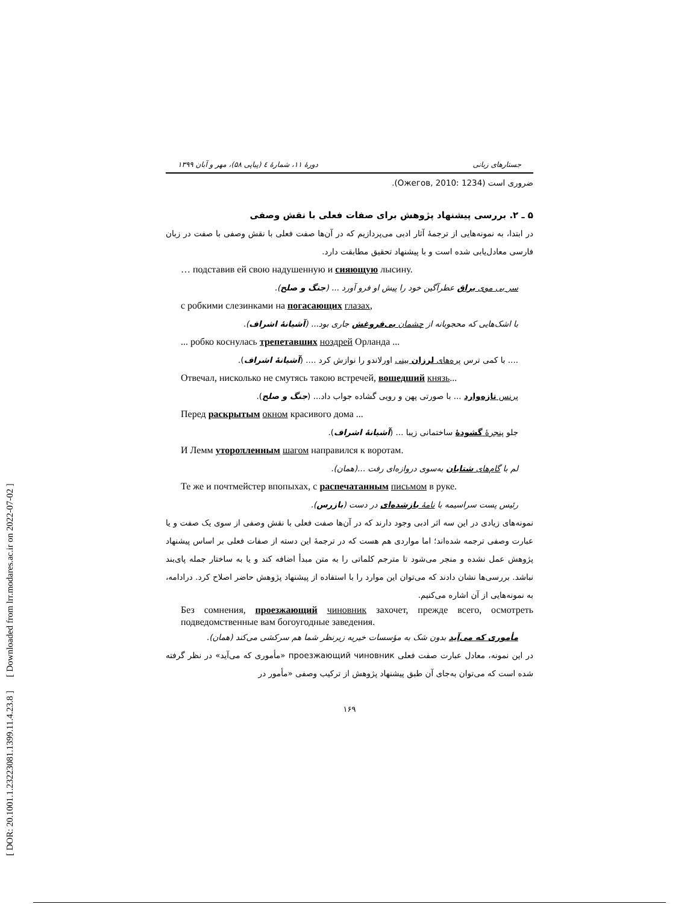[ DOR: 20.1001.1.23223081.1399.11.4.23.8 ] [ Downloaded from lrr.modares.ac.ir on 2022-07-02 ]
دورهٔ ۱۱، شمارهٔ ٤ (پیاپی ۵۸)، مهر و آبان ۱۳۹۹ جستارهای زبانی
ضروری است (Ожегов, 2010: 1234).
۵ ـ ۲. بررسی پیشنهاد پژوهش برای صفات فعلی با نقش وصفی
در ابتدا، به نمونه‌هایی از ترجمهٔ آثار ادبی می‌پردازیم که در آن‌ها صفت فعلی با نقش وصفی با صفت در زبان فارسی معادل‌یابی شده است و با پیشنهاد تحقیق مطابقت دارد.
… подставив ей свою надушенную и сияющую лысину.
سر بی موی براق عطرآگین خود را پیش او فرو آورد ... (جنگ و صلح).
с робкими слезинками на погасающих глазах,
با اشک‌هایی که محجوبانه از چشمان بی‌فروغش جاری بود... (آشیانهٔ اشراف).
... робко коснулась трепетавших ноздрей Орланда ...
.... با کمی ترس پره‌های لرزان بینی اورلاندو را نوازش کرد .... (آشیانهٔ اشراف).
Отвечал, нисколько не смутясь такою встречей, вошедший князь...
پرنس تازه‌وارد ... با صورتی پهن و رویی گشاده جواب داد... (جنگ و صلح).
Перед раскрытым окном красивого дома ...
جلو پنجرهٔ گشودهٔ ساختمانی زیبا ... (آشیانهٔ اشراف).
И Лемм утороπленным шагом направился к воротам.
لم با گام‌های شتابان به‌سوی دروازه‌ای رفت ...(همان).
Те же и почтмейстер впопыхах, с распечатанным письмом в руке.
رئیس پست سراسیمه با نامهٔ بازشده‌ای در دست (بازرس).
نمونه‌های زیادی در این سه اثر ادبی وجود دارند که در آن‌ها صفت فعلی با نقش وصفی از سوی یک صفت و یا عبارت وصفی ترجمه شده‌اند؛ اما مواردی هم هست که در ترجمهٔ این دسته از صفات فعلی بر اساس پیشنهاد پژوهش عمل نشده و منجر می‌شود تا مترجم کلماتی را به متن مبدأ اضافه کند و یا به ساختار جمله پای‌بند نباشد. بررسی‌ها نشان دادند که می‌توان این موارد را با استفاده از پیشنهاد پژوهش حاضر اصلاح کرد. درادامه، به نمونه‌هایی از آن اشاره می‌کنیم.
Без сомнения, проезжающий чиновник захочет, прежде всего, осмотреть подведомственные вам богоугодные заведения.
مأموری که می‌آید بدون شک به مؤسسات خیریه زیرنظر شما هم سرکشی می‌کند (همان).
در این نمونه، معادل عبارت صفت فعلی проезжающий чиновник «مأموری که می‌آید» در نظر گرفته شده است که می‌توان به‌جای آن طبق پیشنهاد پژوهش از ترکیب وصفی «مأمور در
۱۶۹